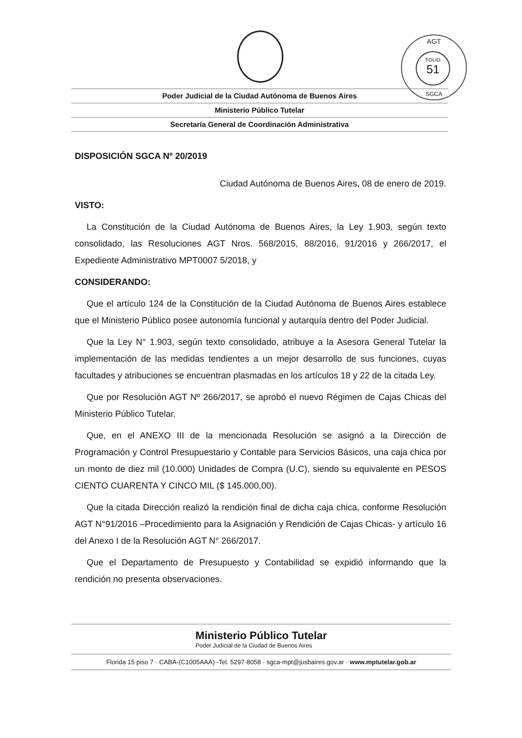AGT
FOLIO
51
SGCA
Poder Judicial de la Ciudad Autónoma de Buenos Aires
Ministerio Público Tutelar
Secretaría General de Coordinación Administrativa
DISPOSICIÓN SGCA Nº 20/2019
Ciudad Autónoma de Buenos Aires, 08 de enero de 2019.
VISTO:
La Constitución de la Ciudad Autónoma de Buenos Aires, la Ley 1.903, según texto consolidado, las Resoluciones AGT Nros. 568/2015, 88/2016, 91/2016 y 266/2017, el Expediente Administrativo MPT0007 5/2018, y
CONSIDERANDO:
Que el artículo 124 de la Constitución de la Ciudad Autónoma de Buenos Aires establece que el Ministerio Público posee autonomía funcional y autarquía dentro del Poder Judicial.
Que la Ley N° 1.903, según texto consolidado, atribuye a la Asesora General Tutelar la implementación de las medidas tendientes a un mejor desarrollo de sus funciones, cuyas facultades y atribuciones se encuentran plasmadas en los artículos 18 y 22 de la citada Ley.
Que por Resolución AGT Nº 266/2017, se aprobó el nuevo Régimen de Cajas Chicas del Ministerio Público Tutelar.
Que, en el ANEXO III de la mencionada Resolución se asignó a la Dirección de Programación y Control Presupuestario y Contable para Servicios Básicos, una caja chica por un monto de diez mil (10.000) Unidades de Compra (U.C), siendo su equivalente en PESOS CIENTO CUARENTA Y CINCO MIL ($ 145.000,00).
Que la citada Dirección realizó la rendición final de dicha caja chica, conforme Resolución AGT N°91/2016 –Procedimiento para la Asignación y Rendición de Cajas Chicas- y artículo 16 del Anexo I de la Resolución AGT N° 266/2017.
Que el Departamento de Presupuesto y Contabilidad se expidió informando que la rendición no presenta observaciones.
Ministerio Público Tutelar Poder Judicial de la Ciudad de Buenos Aires
Florida 15 piso 7 · CABA-(C1005AAA) -Tel. 5297-8058 · sgca-mpt@jusbaires.gov.ar · www.mptutelar.gob.ar